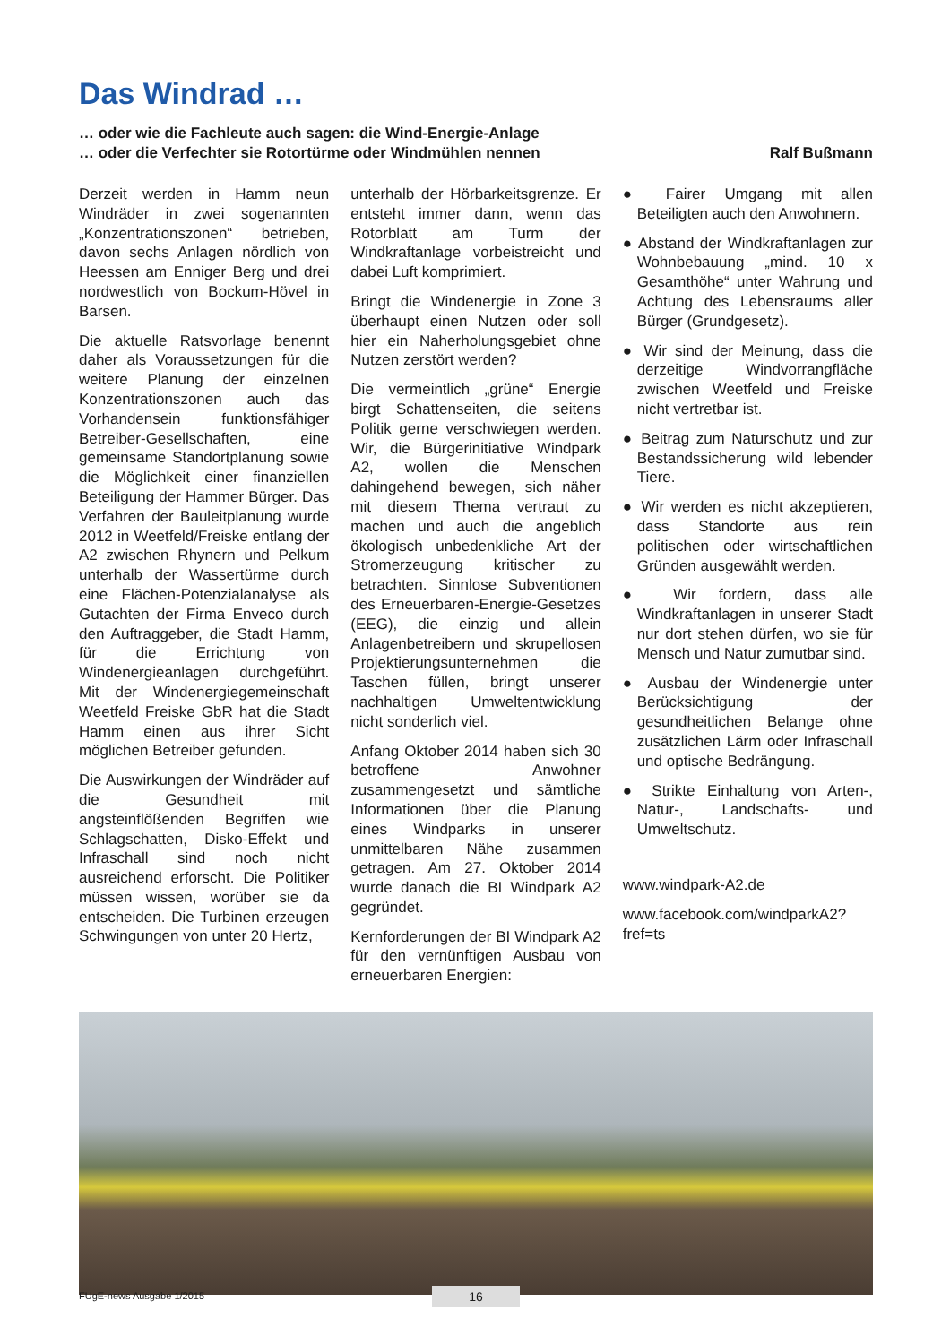Das Windrad …
… oder wie die Fachleute auch sagen: die Wind-Energie-Anlage
… oder die Verfechter sie Rotortürme oder Windmühlen nennen
Ralf Bußmann
Derzeit werden in Hamm neun Windräder in zwei sogenannten „Konzentrationszonen“ betrieben, davon sechs Anlagen nördlich von Heessen am Enniger Berg und drei nordwestlich von Bockum-Hövel in Barsen.
Die aktuelle Ratsvorlage benennt daher als Voraussetzungen für die weitere Planung der einzelnen Konzentrationszonen auch das Vorhandensein funktionsfähiger Betreiber-Gesellschaften, eine gemeinsame Standortplanung sowie die Möglichkeit einer finanziellen Beteiligung der Hammer Bürger. Das Verfahren der Bauleitplanung wurde 2012 in Weetfeld/Freiske entlang der A2 zwischen Rhynern und Pelkum unterhalb der Wassertürme durch eine Flächen-Potenzialanalyse als Gutachten der Firma Enveco durch den Auftraggeber, die Stadt Hamm, für die Errichtung von Windenergieanlagen durchgeführt. Mit der Windenergiegemeinschaft Weetfeld Freiske GbR hat die Stadt Hamm einen aus ihrer Sicht möglichen Betreiber gefunden.
Die Auswirkungen der Windräder auf die Gesundheit mit angsteinflößenden Begriffen wie Schlagschatten, Disko-Effekt und Infraschall sind noch nicht ausreichend erforscht. Die Politiker müssen wissen, worüber sie da entscheiden. Die Turbinen erzeugen Schwingungen von unter 20 Hertz,
unterhalb der Hörbarkeitsgrenze. Er entsteht immer dann, wenn das Rotorblatt am Turm der Windkraftanlage vorbeistreicht und dabei Luft komprimiert.
Bringt die Windenergie in Zone 3 überhaupt einen Nutzen oder soll hier ein Naherholungsgebiet ohne Nutzen zerstört werden?
Die vermeintlich „grüne“ Energie birgt Schattenseiten, die seitens Politik gerne verschwiegen werden. Wir, die Bürgerinitiative Windpark A2, wollen die Menschen dahingehend bewegen, sich näher mit diesem Thema vertraut zu machen und auch die angeblich ökologisch unbedenkliche Art der Stromerzeugung kritischer zu betrachten. Sinnlose Subventionen des Erneuerbaren-Energie-Gesetzes (EEG), die einzig und allein Anlagenbetreibern und skrupellosen Projektierungsunternehmen die Taschen füllen, bringt unserer nachhaltigen Umweltentwicklung nicht sonderlich viel.
Anfang Oktober 2014 haben sich 30 betroffene Anwohner zusammengesetzt und sämtliche Informationen über die Planung eines Windparks in unserer unmittelbaren Nähe zusammen getragen. Am 27. Oktober 2014 wurde danach die BI Windpark A2 gegründet.
Kernforderungen der BI Windpark A2 für den vernünftigen Ausbau von erneuerbaren Energien:
● Fairer Umgang mit allen Beteiligten auch den Anwohnern.
● Abstand der Windkraftanlagen zur Wohnbebauung „mind. 10 x Gesamthöhe“ unter Wahrung und Achtung des Lebensraums aller Bürger (Grundgesetz).
● Wir sind der Meinung, dass die derzeitige Windvorrangfläche zwischen Weetfeld und Freiske nicht vertretbar ist.
● Beitrag zum Naturschutz und zur Bestandssicherung wild lebender Tiere.
● Wir werden es nicht akzeptieren, dass Standorte aus rein politischen oder wirtschaftlichen Gründen ausgewählt werden.
● Wir fordern, dass alle Windkraftanlagen in unserer Stadt nur dort stehen dürfen, wo sie für Mensch und Natur zumutbar sind.
● Ausbau der Windenergie unter Berücksichtigung der gesundheitlichen Belange ohne zusätzlichen Lärm oder Infraschall und optische Bedrängung.
● Strikte Einhaltung von Arten-, Natur-, Landschafts- und Umweltschutz.
www.windpark-A2.de
www.facebook.com/windparkA2?
fref=ts
FUgE-news Ausgabe 1/2015 16